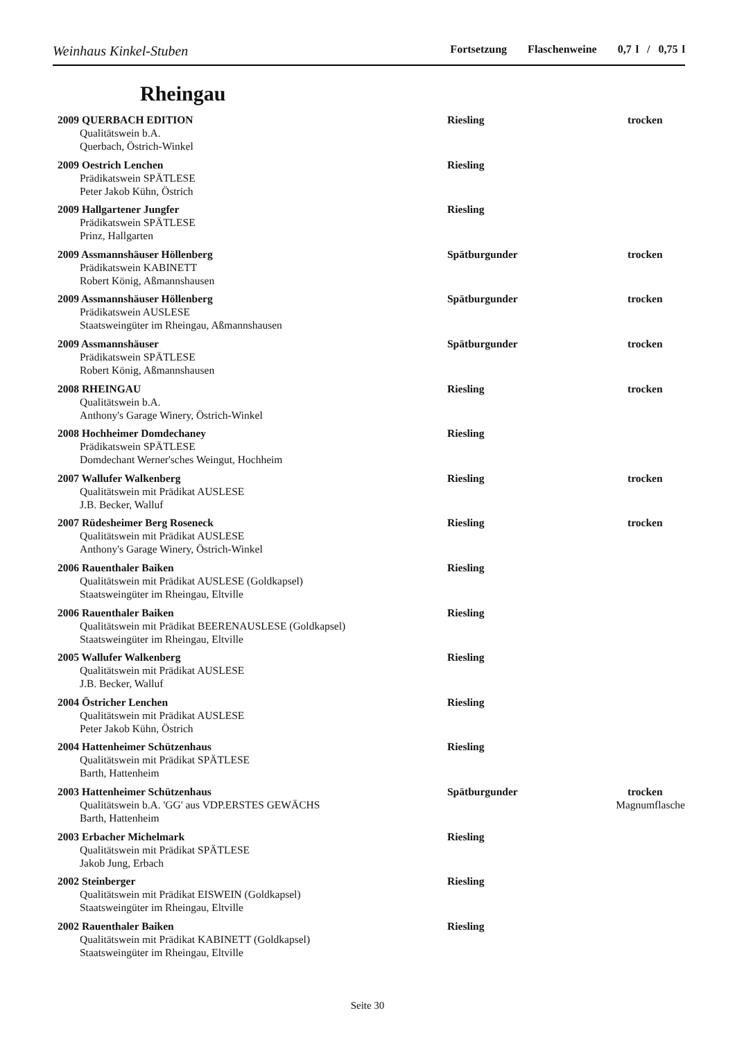Weinhaus Kinkel-Stuben Fortsetzung Flaschenweine 0,7 l / 0,75 l
Rheingau
2009 QUERBACH EDITION Riesling trocken
Qualitätswein b.A.
Querbach, Östrich-Winkel
2009 Oestrich Lenchen Riesling
Prädikatswein SPÄTLESE
Peter Jakob Kühn, Östrich
2009 Hallgartener Jungfer Riesling
Prädikatswein SPÄTLESE
Prinz, Hallgarten
2009 Assmannshäuser Höllenberg Spätburgunder trocken
Prädikatswein KABINETT
Robert König, Aßmannshausen
2009 Assmannshäuser Höllenberg Spätburgunder trocken
Prädikatswein AUSLESE
Staatsweingüter im Rheingau, Aßmannshausen
2009 Assmannshäuser Spätburgunder trocken
Prädikatswein SPÄTLESE
Robert König, Aßmannshausen
2008 RHEINGAU Riesling trocken
Qualitätswein b.A.
Anthony's Garage Winery, Östrich-Winkel
2008 Hochheimer Domdechaney Riesling
Prädikatswein SPÄTLESE
Domdechant Werner'sches Weingut, Hochheim
2007 Wallufer Walkenberg Riesling trocken
Qualitätswein mit Prädikat AUSLESE
J.B. Becker, Walluf
2007 Rüdesheimer Berg Roseneck Riesling trocken
Qualitätswein mit Prädikat AUSLESE
Anthony's Garage Winery, Östrich-Winkel
2006 Rauenthaler Baiken Riesling
Qualitätswein mit Prädikat AUSLESE (Goldkapsel)
Staatsweingüter im Rheingau, Eltville
2006 Rauenthaler Baiken Riesling
Qualitätswein mit Prädikat BEERENAUSLESE (Goldkapsel)
Staatsweingüter im Rheingau, Eltville
2005 Wallufer Walkenberg Riesling
Qualitätswein mit Prädikat AUSLESE
J.B. Becker, Walluf
2004 Östricher Lenchen Riesling
Qualitätswein mit Prädikat AUSLESE
Peter Jakob Kühn, Östrich
2004 Hattenheimer Schützenhaus Riesling
Qualitätswein mit Prädikat SPÄTLESE
Barth, Hattenheim
2003 Hattenheimer Schützenhaus Spätburgunder trocken
Qualitätswein b.A. 'GG' aus VDP.ERSTES GEWÄCHS Magnumflasche
Barth, Hattenheim
2003 Erbacher Michelmark Riesling
Qualitätswein mit Prädikat SPÄTLESE
Jakob Jung, Erbach
2002 Steinberger Riesling
Qualitätswein mit Prädikat EISWEIN (Goldkapsel)
Staatsweingüter im Rheingau, Eltville
2002 Rauenthaler Baiken Riesling
Qualitätswein mit Prädikat KABINETT (Goldkapsel)
Staatsweingüter im Rheingau, Eltville
Seite 30